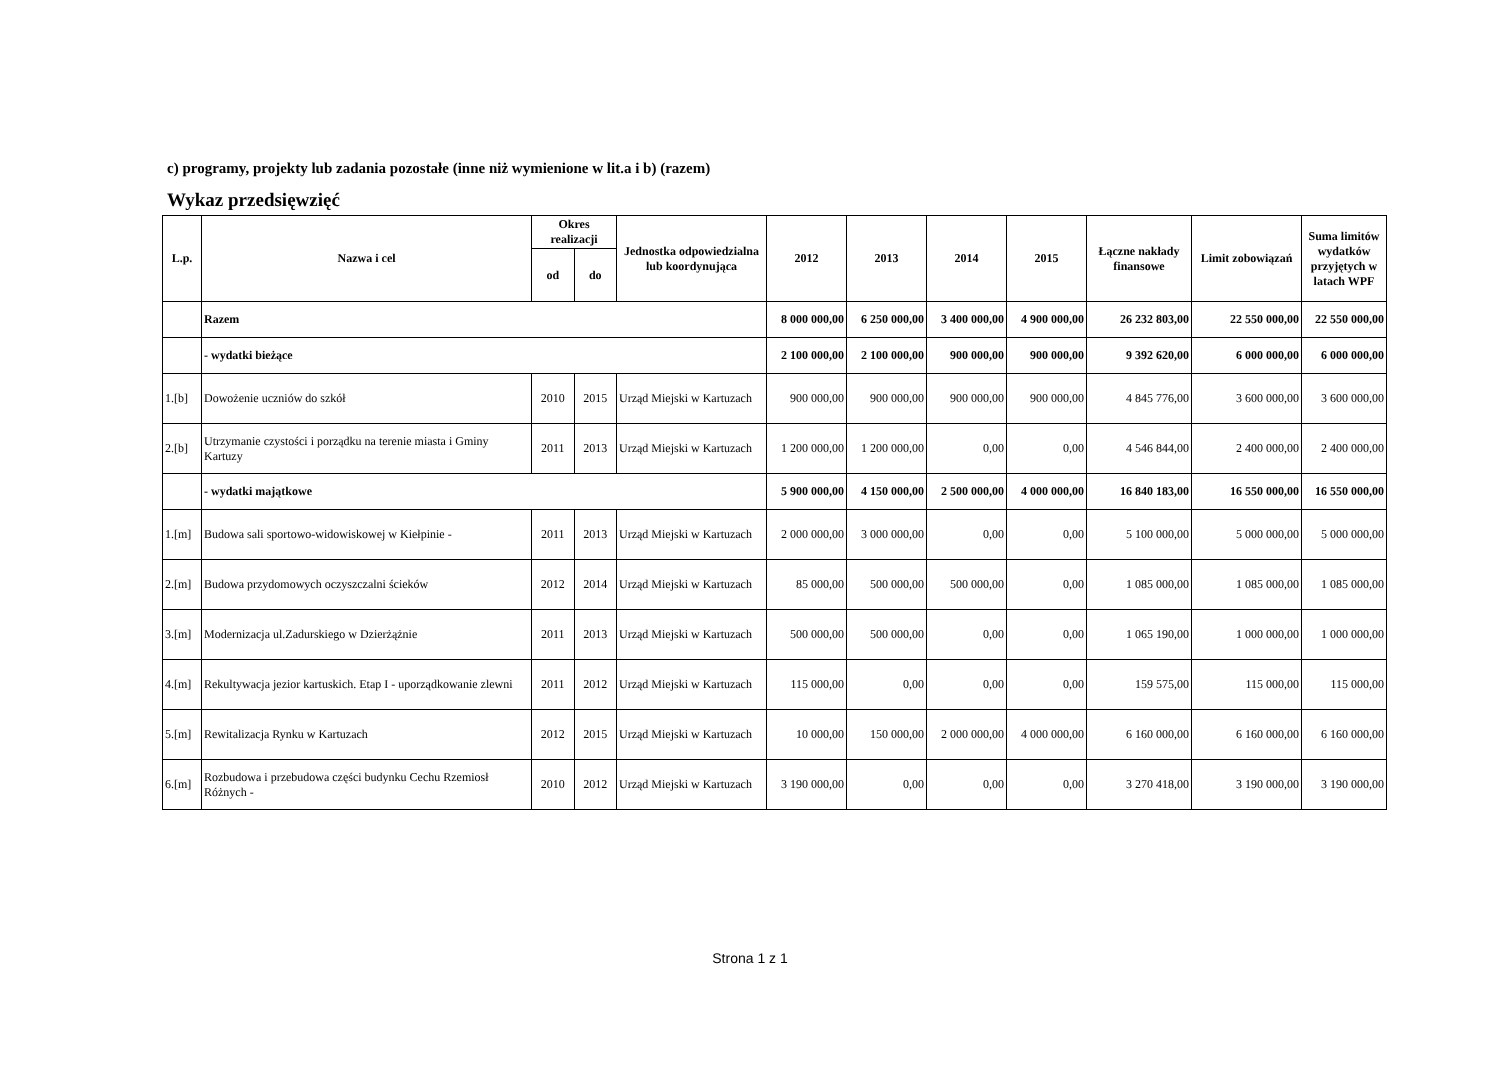c) programy, projekty lub zadania pozostałe (inne niż wymienione w lit.a i b) (razem)
Wykaz przedsięwzięć
| L.p. | Nazwa i cel | Okres realizacji | | Jednostka odpowiedzialna lub koordynująca | 2012 | 2013 | 2014 | 2015 | Łączne nakłady finansowe | Limit zobowiązań | Suma limitów wydatków przyjętych w latach WPF |
| --- | --- | --- | --- | --- | --- | --- | --- | --- | --- | --- | --- |
| | | od | do | | | | | | | | |
| | Razem | | | | 8 000 000,00 | 6 250 000,00 | 3 400 000,00 | 4 900 000,00 | 26 232 803,00 | 22 550 000,00 | 22 550 000,00 |
| | - wydatki bieżące | | | | 2 100 000,00 | 2 100 000,00 | 900 000,00 | 900 000,00 | 9 392 620,00 | 6 000 000,00 | 6 000 000,00 |
| 1.[b] | Dowożenie uczniów do szkół | 2010 | 2015 | Urząd Miejski w Kartuzach | 900 000,00 | 900 000,00 | 900 000,00 | 900 000,00 | 4 845 776,00 | 3 600 000,00 | 3 600 000,00 |
| 2.[b] | Utrzymanie czystości i porządku na terenie miasta i Gminy Kartuzy | 2011 | 2013 | Urząd Miejski w Kartuzach | 1 200 000,00 | 1 200 000,00 | 0,00 | 0,00 | 4 546 844,00 | 2 400 000,00 | 2 400 000,00 |
| | - wydatki majątkowe | | | | 5 900 000,00 | 4 150 000,00 | 2 500 000,00 | 4 000 000,00 | 16 840 183,00 | 16 550 000,00 | 16 550 000,00 |
| 1.[m] | Budowa sali sportowo-widowiskowej w Kiełpinie - | 2011 | 2013 | Urząd Miejski w Kartuzach | 2 000 000,00 | 3 000 000,00 | 0,00 | 0,00 | 5 100 000,00 | 5 000 000,00 | 5 000 000,00 |
| 2.[m] | Budowa przydomowych oczyszczalni ścieków | 2012 | 2014 | Urząd Miejski w Kartuzach | 85 000,00 | 500 000,00 | 500 000,00 | 0,00 | 1 085 000,00 | 1 085 000,00 | 1 085 000,00 |
| 3.[m] | Modernizacja ul.Zadurskiego w Dzierżążnie | 2011 | 2013 | Urząd Miejski w Kartuzach | 500 000,00 | 500 000,00 | 0,00 | 0,00 | 1 065 190,00 | 1 000 000,00 | 1 000 000,00 |
| 4.[m] | Rekultywacja jezior kartuskich. Etap I - uporządkowanie zlewni | 2011 | 2012 | Urząd Miejski w Kartuzach | 115 000,00 | 0,00 | 0,00 | 0,00 | 159 575,00 | 115 000,00 | 115 000,00 |
| 5.[m] | Rewitalizacja Rynku w Kartuzach | 2012 | 2015 | Urząd Miejski w Kartuzach | 10 000,00 | 150 000,00 | 2 000 000,00 | 4 000 000,00 | 6 160 000,00 | 6 160 000,00 | 6 160 000,00 |
| 6.[m] | Rozbudowa i przebudowa części budynku Cechu Rzemiosł Różnych - | 2010 | 2012 | Urząd Miejski w Kartuzach | 3 190 000,00 | 0,00 | 0,00 | 0,00 | 3 270 418,00 | 3 190 000,00 | 3 190 000,00 |
Strona 1 z 1